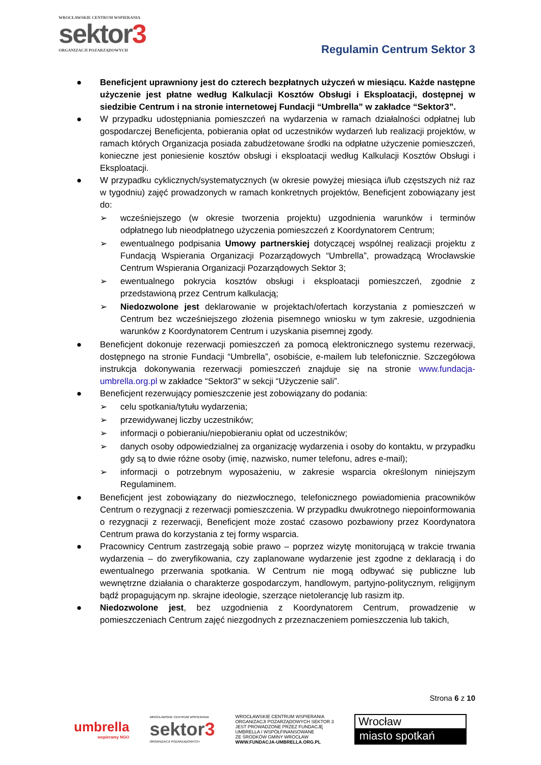WROCŁAWSKIE CENTRUM WSPIERANIA
sektor3
ORGANIZACJI POZARZĄDOWYCH
Regulamin Centrum Sektor 3
● Beneficjent uprawniony jest do czterech bezpłatnych użyczeń w miesiącu. Każde następne użyczenie jest płatne według Kalkulacji Kosztów Obsługi i Eksploatacji, dostępnej w siedzibie Centrum i na stronie internetowej Fundacji “Umbrella” w zakładce “Sektor3”.
● W przypadku udostępniania pomieszczeń na wydarzenia w ramach działalności odpłatnej lub gospodarczej Beneficjenta, pobierania opłat od uczestników wydarzeń lub realizacji projektów, w ramach których Organizacja posiada zabudżetowane środki na odpłatne użyczenie pomieszczeń, konieczne jest poniesienie kosztów obsługi i eksploatacji według Kalkulacji Kosztów Obsługi i Eksploatacji.
● W przypadku cyklicznych/systematycznych (w okresie powyżej miesiąca i/lub częstszych niż raz w tygodniu) zajęć prowadzonych w ramach konkretnych projektów, Beneficjent zobowiązany jest do:
➢ wcześniejszego (w okresie tworzenia projektu) uzgodnienia warunków i terminów odpłatnego lub nieodpłatnego użyczenia pomieszczeń z Koordynatorem Centrum;
➢ ewentualnego podpisania Umowy partnerskiej dotyczącej wspólnej realizacji projektu z Fundacją Wspierania Organizacji Pozarządowych “Umbrella”, prowadzącą Wrocławskie Centrum Wspierania Organizacji Pozarządowych Sektor 3;
➢ ewentualnego pokrycia kosztów obsługi i eksploatacji pomieszczeń, zgodnie z przedstawioną przez Centrum kalkulacją;
➢ Niedozwolone jest deklarowanie w projektach/ofertach korzystania z pomieszczeń w Centrum bez wcześniejszego złożenia pisemnego wniosku w tym zakresie, uzgodnienia warunków z Koordynatorem Centrum i uzyskania pisemnej zgody.
● Beneficjent dokonuje rezerwacji pomieszczeń za pomocą elektronicznego systemu rezerwacji, dostępnego na stronie Fundacji “Umbrella”, osobiście, e-mailem lub telefonicznie. Szczegółowa instrukcja dokonywania rezerwacji pomieszczeń znajduje się na stronie www.fundacja-umbrella.org.pl w zakładce “Sektor3” w sekcji “Użyczenie sali”.
● Beneficjent rezerwujący pomieszczenie jest zobowiązany do podania:
➢ celu spotkania/tytułu wydarzenia;
➢ przewidywanej liczby uczestników;
➢ informacji o pobieraniu/niepobieraniu opłat od uczestników;
➢ danych osoby odpowiedzialnej za organizację wydarzenia i osoby do kontaktu, w przypadku gdy są to dwie różne osoby (imię, nazwisko, numer telefonu, adres e-mail);
➢ informacji o potrzebnym wyposażeniu, w zakresie wsparcia określonym niniejszym Regulaminem.
● Beneficjent jest zobowiązany do niezwłocznego, telefonicznego powiadomienia pracowników Centrum o rezygnacji z rezerwacji pomieszczenia. W przypadku dwukrotnego niepoinformowania o rezygnacji z rezerwacji, Beneficjent może zostać czasowo pozbawiony przez Koordynatora Centrum prawa do korzystania z tej formy wsparcia.
● Pracownicy Centrum zastrzegają sobie prawo – poprzez wizytę monitorującą w trakcie trwania wydarzenia – do zweryfikowania, czy zaplanowane wydarzenie jest zgodne z deklaracją i do ewentualnego przerwania spotkania. W Centrum nie mogą odbywać się publiczne lub wewnętrzne działania o charakterze gospodarczym, handlowym, partyjno-politycznym, religijnym bądź propagującym np. skrajne ideologie, szerzące nietolerancję lub rasizm itp.
● Niedozwolone jest, bez uzgodnienia z Koordynatorem Centrum, prowadzenie w pomieszczeniach Centrum zajęć niezgodnych z przeznaczeniem pomieszczenia lub takich,
Strona 6 z 10
umbrella
wspieramy NGO
WROCŁAWSKIE CENTRUM WSPIERANIA
sektor3
ORGANIZACJI POZARZĄDOWYCH
WROCŁAWSKIE CENTRUM WSPIERANIA
ORGANIZACJI POZARZĄDOWYCH SEKTOR 3
JEST PROWADZONE PRZEZ FUNDACJĘ
UMBRELLA I WSPÓŁFINANSOWANE
ZE ŚRODKÓW GMINY WROCŁAW
WWW.FUNDACJA-UMBRELLA.ORG.PL
Wrocław
miasto spotkań